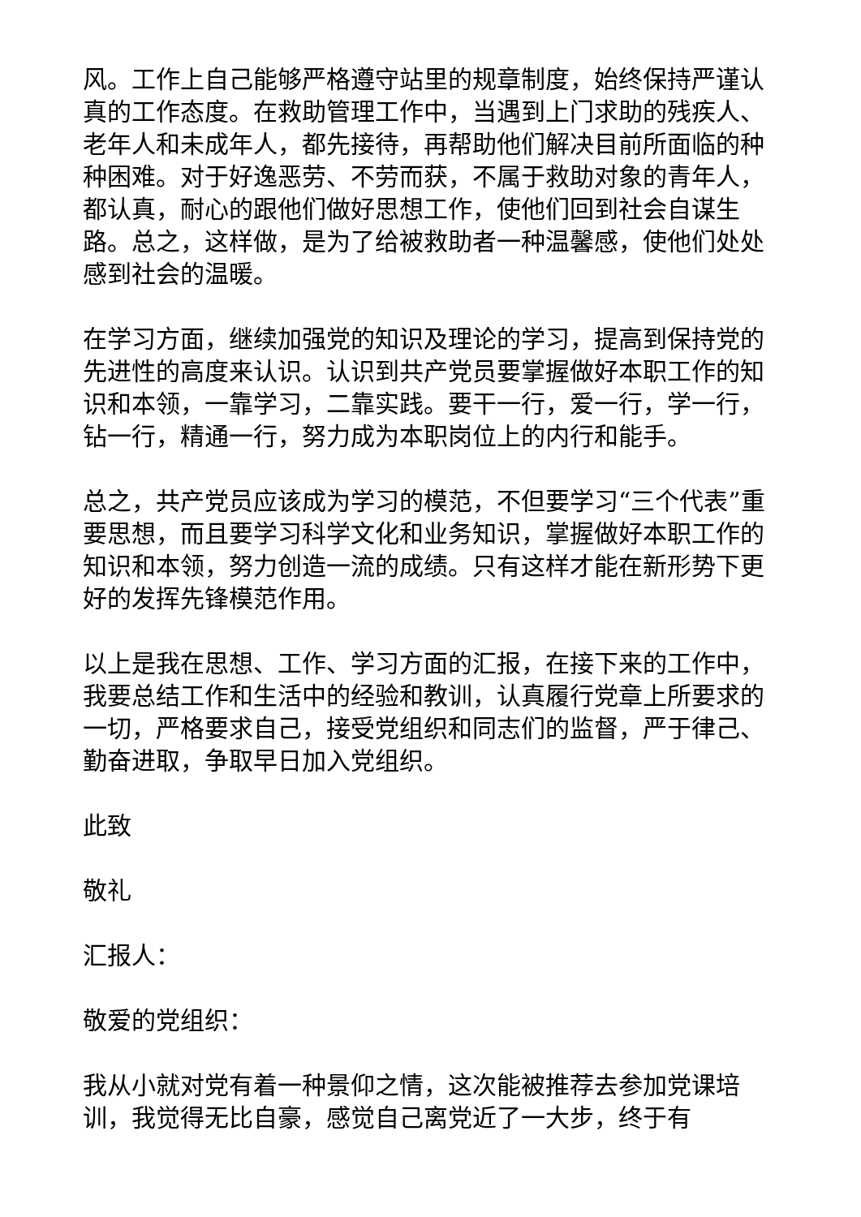风。工作上自己能够严格遵守站里的规章制度，始终保持严谨认真的工作态度。在救助管理工作中，当遇到上门求助的残疾人、老年人和未成年人，都先接待，再帮助他们解决目前所面临的种种困难。对于好逸恶劳、不劳而获，不属于救助对象的青年人，都认真，耐心的跟他们做好思想工作，使他们回到社会自谋生路。总之，这样做，是为了给被救助者一种温馨感，使他们处处感到社会的温暖。
在学习方面，继续加强党的知识及理论的学习，提高到保持党的先进性的高度来认识。认识到共产党员要掌握做好本职工作的知识和本领，一靠学习，二靠实践。要干一行，爱一行，学一行，钻一行，精通一行，努力成为本职岗位上的内行和能手。
总之，共产党员应该成为学习的模范，不但要学习“三个代表”重要思想，而且要学习科学文化和业务知识，掌握做好本职工作的知识和本领，努力创造一流的成绩。只有这样才能在新形势下更好的发挥先锋模范作用。
以上是我在思想、工作、学习方面的汇报，在接下来的工作中，我要总结工作和生活中的经验和教训，认真履行党章上所要求的一切，严格要求自己，接受党组织和同志们的监督，严于律己、勤奋进取，争取早日加入党组织。
此致
敬礼
汇报人：
敬爱的党组织：
我从小就对党有着一种景仰之情，这次能被推荐去参加党课培训，我觉得无比自豪，感觉自己离党近了一大步，终于有